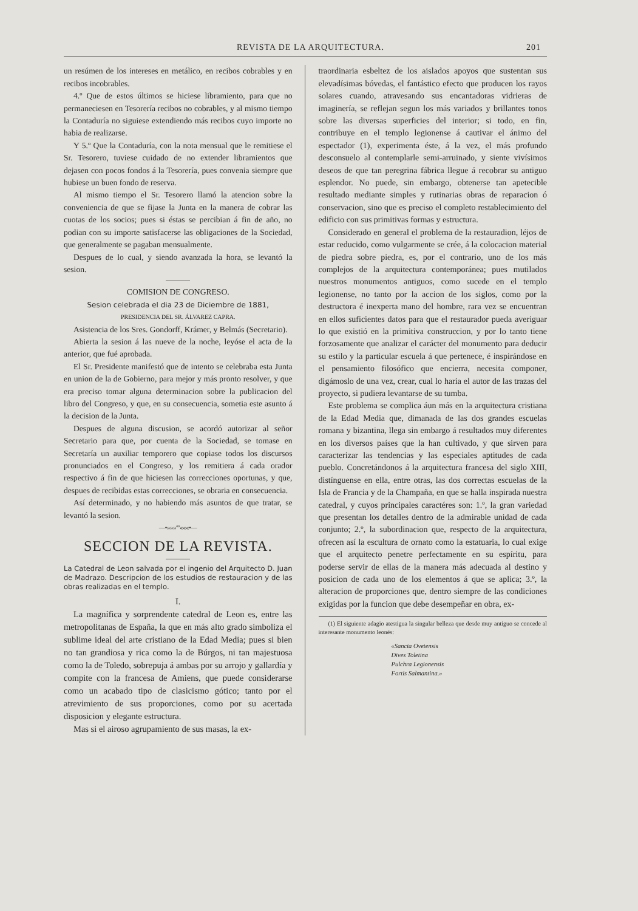REVISTA DE LA ARQUITECTURA. 201
un resúmen de los intereses en metálico, en recibos cobrables y en recibos incobrables.
4.º Que de estos últimos se hiciese libramiento, para que no permaneciesen en Tesorería recibos no cobrables, y al mismo tiempo la Contaduría no siguiese extendiendo más recibos cuyo importe no habia de realizarse.
Y 5.º Que la Contaduría, con la nota mensual que le remitiese el Sr. Tesorero, tuviese cuidado de no extender libramientos que dejasen con pocos fondos á la Tesorería, pues convenia siempre que hubiese un buen fondo de reserva.
Al mismo tiempo el Sr. Tesorero llamó la atencion sobre la conveniencia de que se fijase la Junta en la manera de cobrar las cuotas de los socios; pues si éstas se percibian á fin de año, no podian con su importe satisfacerse las obligaciones de la Sociedad, que generalmente se pagaban mensualmente.
Despues de lo cual, y siendo avanzada la hora, se levantó la sesion.
COMISION DE CONGRESO.
Sesion celebrada el dia 23 de Diciembre de 1881,
PRESIDENCIA DEL SR. ÁLVAREZ CAPRA.
Asistencia de los Sres. Gondorff, Krámer, y Belmás (Secretario).
Abierta la sesion á las nueve de la noche, leyóse el acta de la anterior, que fué aprobada.
El Sr. Presidente manifestó que de intento se celebraba esta Junta en union de la de Gobierno, para mejor y más pronto resolver, y que era preciso tomar alguna determinacion sobre la publicacion del libro del Congreso, y que, en su consecuencia, sometia este asunto á la decision de la Junta.
Despues de alguna discusion, se acordó autorizar al señor Secretario para que, por cuenta de la Sociedad, se tomase en Secretaría un auxiliar temporero que copiase todos los discursos pronunciados en el Congreso, y los remitiera á cada orador respectivo á fin de que hiciesen las correcciones oportunas, y que, despues de recibidas estas correcciones, se obraria en consecuencia.
Así determinado, y no habiendo más asuntos de que tratar, se levantó la sesion.
—•»»»ºº«««•—
SECCION DE LA REVISTA.
La Catedral de Leon salvada por el ingenio del Arquitecto D. Juan de Madrazo. Descripcion de los estudios de restauracion y de las obras realizadas en el templo.
I.
La magnífica y sorprendente catedral de Leon es, entre las metropolitanas de España, la que en más alto grado simboliza el sublime ideal del arte cristiano de la Edad Media; pues si bien no tan grandiosa y rica como la de Búrgos, ni tan majestuosa como la de Toledo, sobrepuja á ambas por su arrojo y gallardía y compite con la francesa de Amiens, que puede considerarse como un acabado tipo de clasicismo gótico; tanto por el atrevimiento de sus proporciones, como por su acertada disposicion y elegante estructura.
Mas si el airoso agrupamiento de sus masas, la ex-
traordinaria esbeltez de los aislados apoyos que sustentan sus elevadísimas bóvedas, el fantástico efecto que producen los rayos solares cuando, atravesando sus encantadoras vidrieras de imaginería, se reflejan segun los más variados y brillantes tonos sobre las diversas superficies del interior; si todo, en fin, contribuye en el templo legionense á cautivar el ánimo del espectador (1), experimenta éste, á la vez, el más profundo desconsuelo al contemplarle semi-arruinado, y siente vivísimos deseos de que tan peregrina fábrica llegue á recobrar su antiguo esplendor. No puede, sin embargo, obtenerse tan apetecible resultado mediante simples y rutinarias obras de reparacion ó conservacion, sino que es preciso el completo restablecimiento del edificio con sus primitivas formas y estructura.
Considerado en general el problema de la restauradion, léjos de estar reducido, como vulgarmente se crée, á la colocacion material de piedra sobre piedra, es, por el contrario, uno de los más complejos de la arquitectura contemporánea; pues mutilados nuestros monumentos antiguos, como sucede en el templo legionense, no tanto por la accion de los siglos, como por la destructora é inexperta mano del hombre, rara vez se encuentran en ellos suficientes datos para que el restaurador pueda averiguar lo que existió en la primitiva construccion, y por lo tanto tiene forzosamente que analizar el carácter del monumento para deducir su estilo y la particular escuela á que pertenece, é inspirándose en el pensamiento filosófico que encierra, necesita componer, digámoslo de una vez, crear, cual lo haria el autor de las trazas del proyecto, si pudiera levantarse de su tumba.
Este problema se complica áun más en la arquitectura cristiana de la Edad Media que, dimanada de las dos grandes escuelas romana y bizantina, llega sin embargo á resultados muy diferentes en los diversos países que la han cultivado, y que sirven para caracterizar las tendencias y las especiales aptitudes de cada pueblo. Concretándonos á la arquitectura francesa del siglo XIII, distínguense en ella, entre otras, las dos correctas escuelas de la Isla de Francia y de la Champaña, en que se halla inspirada nuestra catedral, y cuyos principales caractéres son: 1.º, la gran variedad que presentan los detalles dentro de la admirable unidad de cada conjunto; 2.º, la subordinacion que, respecto de la arquitectura, ofrecen así la escultura de ornato como la estatuaria, lo cual exige que el arquitecto penetre perfectamente en su espíritu, para poderse servir de ellas de la manera más adecuada al destino y posicion de cada uno de los elementos á que se aplica; 3.º, la alteracion de proporciones que, dentro siempre de las condiciones exigidas por la funcion que debe desempeñar en obra, ex-
(1) El siguiente adagio atestigua la singular belleza que desde muy antiguo se concede al interesante monumento leonés:
«Sancta Ovetensis
Dives Toletina
Pulchra Legionensis
Fortis Salmantina.»